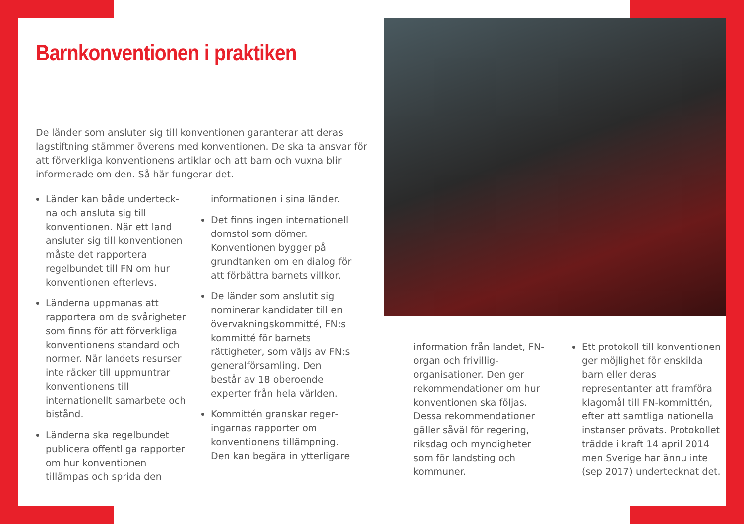Barnkonventionen i praktiken
De länder som ansluter sig till konventionen garanterar att deras lagstiftning stämmer överens med konventionen. De ska ta ansvar för att förverkliga konventionens artiklar och att barn och vuxna blir informerade om den. Så här fungerar det.
Länder kan både underteck­na och ansluta sig till konventionen. När ett land ansluter sig till konventionen måste det rapportera regelbundet till FN om hur konventionen efterlevs.
Länderna uppmanas att rapportera om de svårighe­ter som finns för att förverkliga konventionens standard och normer. När landets resurser inte räcker till uppmuntrar konventio­nens till internationellt samarbete och bistånd.
Länderna ska regelbundet publicera offentliga rappor­ter om hur konventionen tillämpas och sprida den
informationen i sina länder.
Det finns ingen internationell domstol som dömer. Konventionen bygger på grundtanken om en dialog för att förbättra barnets villkor.
De länder som anslutit sig nominerar kandidater till en övervakningskommitté, FN:s kommitté för barnets rättigheter, som väljs av FN:s generalförsamling. Den består av 18 oberoende experter från hela världen.
Kommittén granskar reger­ingarnas rapporter om konventionens tillämpning. Den kan begära in ytterligare
information från landet, FN-organ och frivillig­organisationer. Den ger rekommendationer om hur konventionen ska följas. Dessa rekommendationer gäller såväl för regering, riksdag och myndigheter som för landsting och kommuner.
Ett protokoll till konven­tionen ger möjlighet för enskilda barn eller deras representanter att framföra klagomål till FN-kommittén, efter att samtliga nationella instanser prövats. Protokollet trädde i kraft 14 april 2014 men Sverige har ännu inte (sep 2017) undertecknat det.